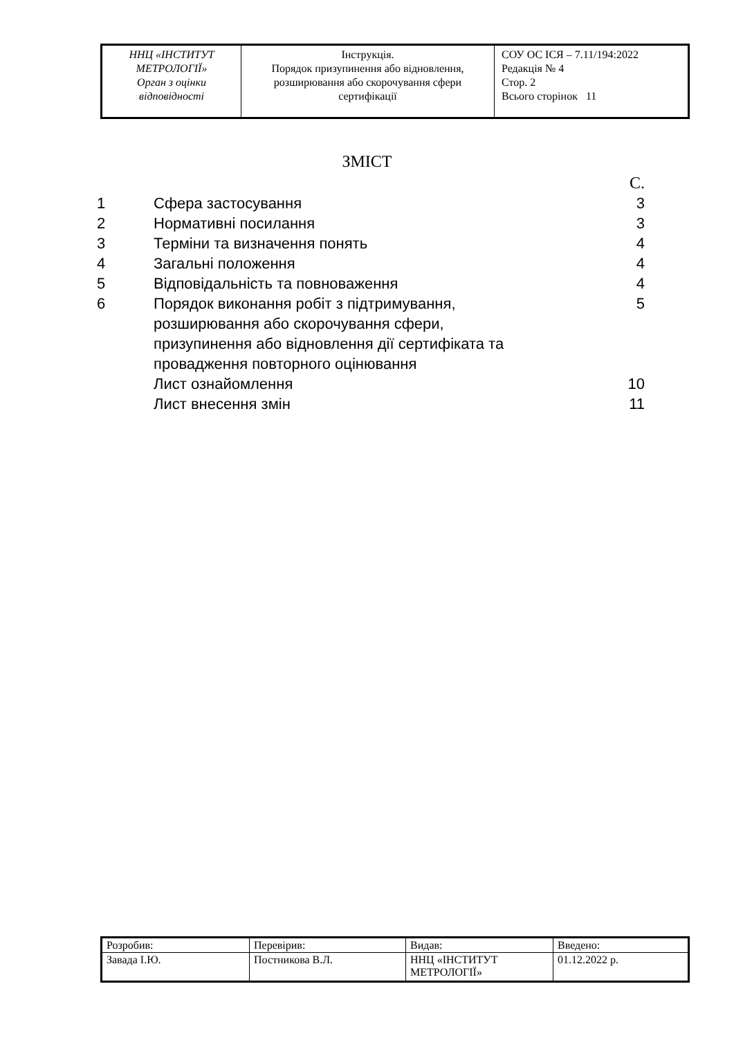| ННЦ «ІНСТИТУТ МЕТРОЛОГІЇ» Орган з оцінки відповідності | Інструкція. Порядок призупинення або відновлення, розширювання або скорочування сфери сертифікації | СОУ ОС ІСЯ – 7.11/194:2022 Редакція № 4 Стор. 2 Всього сторінок 11 |
ЗМІСТ
| | | С. |
| 1 | Сфера застосування | 3 |
| 2 | Нормативні посилання | 3 |
| 3 | Терміни та визначення понять | 4 |
| 4 | Загальні положення | 4 |
| 5 | Відповідальність та повноваження | 4 |
| 6 | Порядок виконання робіт з підтримування, розширювання або скорочування сфери, призупинення або відновлення дії сертифіката та провадження повторного оцінювання | 5 |
| | Лист ознайомлення | 10 |
| | Лист внесення змін | 11 |
| Розробив: | Перевірив: | Видав: | Введено: |
| Завада І.Ю. | Постникова В.Л. | ННЦ «ІНСТИТУТ МЕТРОЛОГІЇ» | 01.12.2022 р. |